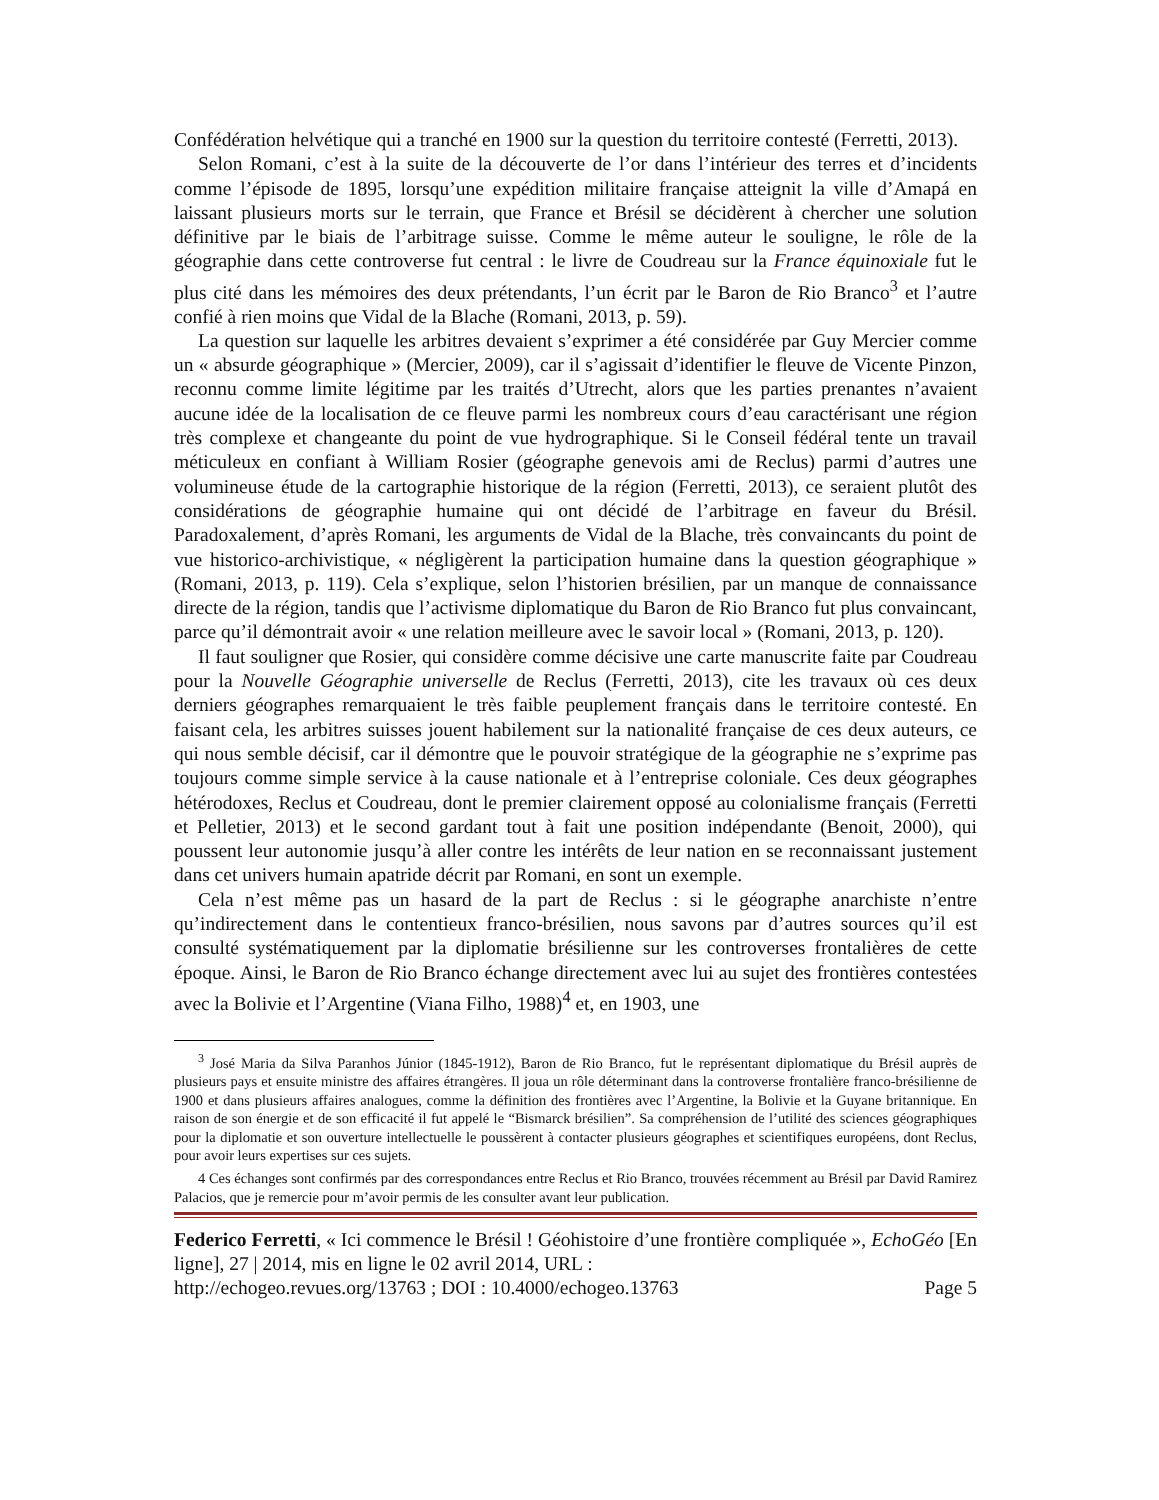Confédération helvétique qui a tranché en 1900 sur la question du territoire contesté (Ferretti, 2013).
Selon Romani, c’est à la suite de la découverte de l’or dans l’intérieur des terres et d’incidents comme l’épisode de 1895, lorsqu’une expédition militaire française atteignit la ville d’Amapá en laissant plusieurs morts sur le terrain, que France et Brésil se décidèrent à chercher une solution définitive par le biais de l’arbitrage suisse. Comme le même auteur le souligne, le rôle de la géographie dans cette controverse fut central : le livre de Coudreau sur la France équinoxiale fut le plus cité dans les mémoires des deux prétendants, l’un écrit par le Baron de Rio Branco<sup>3</sup> et l’autre confié à rien moins que Vidal de la Blache (Romani, 2013, p. 59).
La question sur laquelle les arbitres devaient s’exprimer a été considérée par Guy Mercier comme un « absurde géographique » (Mercier, 2009), car il s’agissait d’identifier le fleuve de Vicente Pinzon, reconnu comme limite légitime par les traités d’Utrecht, alors que les parties prenantes n’avaient aucune idée de la localisation de ce fleuve parmi les nombreux cours d’eau caractérisant une région très complexe et changeante du point de vue hydrographique. Si le Conseil fédéral tente un travail méticuleux en confiant à William Rosier (géographe genevois ami de Reclus) parmi d’autres une volumineuse étude de la cartographie historique de la région (Ferretti, 2013), ce seraient plutôt des considérations de géographie humaine qui ont décidé de l’arbitrage en faveur du Brésil. Paradoxalement, d’après Romani, les arguments de Vidal de la Blache, très convaincants du point de vue historico-archivistique, « négligèrent la participation humaine dans la question géographique » (Romani, 2013, p. 119). Cela s’explique, selon l’historien brésilien, par un manque de connaissance directe de la région, tandis que l’activisme diplomatique du Baron de Rio Branco fut plus convaincant, parce qu’il démontrait avoir « une relation meilleure avec le savoir local » (Romani, 2013, p. 120).
Il faut souligner que Rosier, qui considère comme décisive une carte manuscrite faite par Coudreau pour la Nouvelle Géographie universelle de Reclus (Ferretti, 2013), cite les travaux où ces deux derniers géographes remarquaient le très faible peuplement français dans le territoire contesté. En faisant cela, les arbitres suisses jouent habilement sur la nationalité française de ces deux auteurs, ce qui nous semble décisif, car il démontre que le pouvoir stratégique de la géographie ne s’exprime pas toujours comme simple service à la cause nationale et à l’entreprise coloniale. Ces deux géographes hétérodoxes, Reclus et Coudreau, dont le premier clairement opposé au colonialisme français (Ferretti et Pelletier, 2013) et le second gardant tout à fait une position indépendante (Benoit, 2000), qui poussent leur autonomie jusqu’à aller contre les intérêts de leur nation en se reconnaissant justement dans cet univers humain apatride décrit par Romani, en sont un exemple.
Cela n’est même pas un hasard de la part de Reclus : si le géographe anarchiste n’entre qu’indirectement dans le contentieux franco-brésilien, nous savons par d’autres sources qu’il est consulté systématiquement par la diplomatie brésilienne sur les controverses frontalières de cette époque. Ainsi, le Baron de Rio Branco échange directement avec lui au sujet des frontières contestées avec la Bolivie et l’Argentine (Viana Filho, 1988)<sup>4</sup> et, en 1903, une
<sup>3</sup> José Maria da Silva Paranhos Júnior (1845-1912), Baron de Rio Branco, fut le représentant diplomatique du Brésil auprès de plusieurs pays et ensuite ministre des affaires étrangères. Il joua un rôle déterminant dans la controverse frontalière franco-brésilienne de 1900 et dans plusieurs affaires analogues, comme la définition des frontières avec l’Argentine, la Bolivie et la Guyane britannique. En raison de son énergie et de son efficacité il fut appelé le “Bismarck brésilien”. Sa compréhension de l’utilité des sciences géographiques pour la diplomatie et son ouverture intellectuelle le poussèrent à contacter plusieurs géographes et scientifiques européens, dont Reclus, pour avoir leurs expertises sur ces sujets.
4 Ces échanges sont confirmés par des correspondances entre Reclus et Rio Branco, trouvées récemment au Brésil par David Ramirez Palacios, que je remercie pour m’avoir permis de les consulter avant leur publication.
Federico Ferretti, « Ici commence le Brésil ! Géohistoire d’une frontière compliquée », EchoGéo [En ligne], 27 | 2014, mis en ligne le 02 avril 2014, URL :
http://echogeo.revues.org/13763 ; DOI : 10.4000/echogeo.13763 Page 5